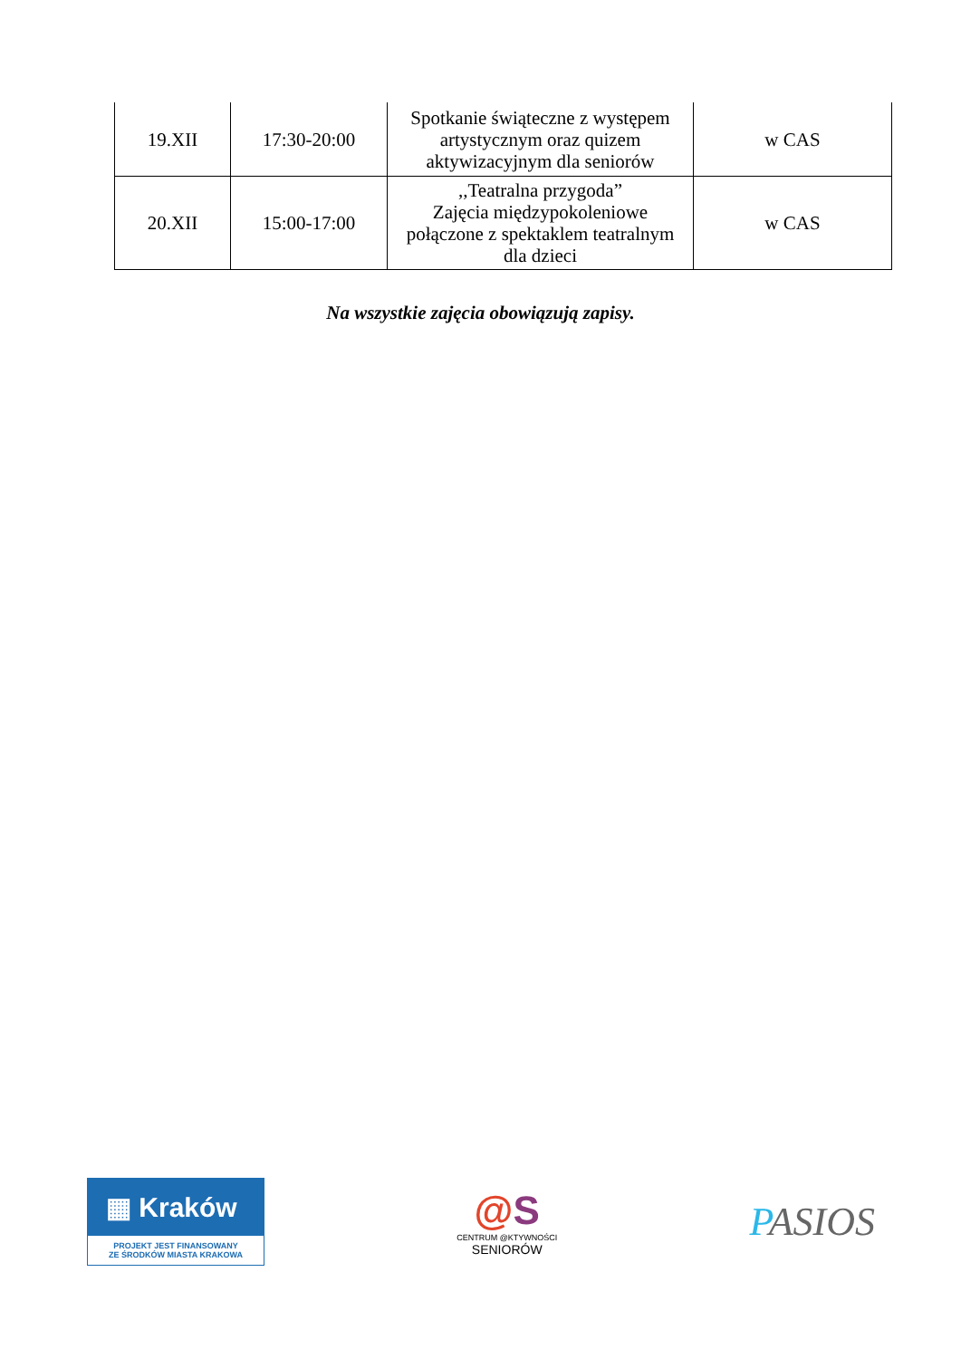| 19.XII | 17:30-20:00 | Spotkanie świąteczne z występem artystycznym oraz quizem aktywizacyjnym dla seniorów | w CAS |
| 20.XII | 15:00-17:00 | ,,Teatralna przygoda” Zajęcia międzypokoleniowe połączone z spektaklem teatralnym dla dzieci | w CAS |
Na wszystkie zajęcia obowiązują zapisy.
▦ Kraków
PROJEKT JEST FINANSOWANY
ZE ŚRODKÓW MIASTA KRAKOWA
@S
CENTRUM @KTYWNOŚCI
SENIORÓW
PASIOS